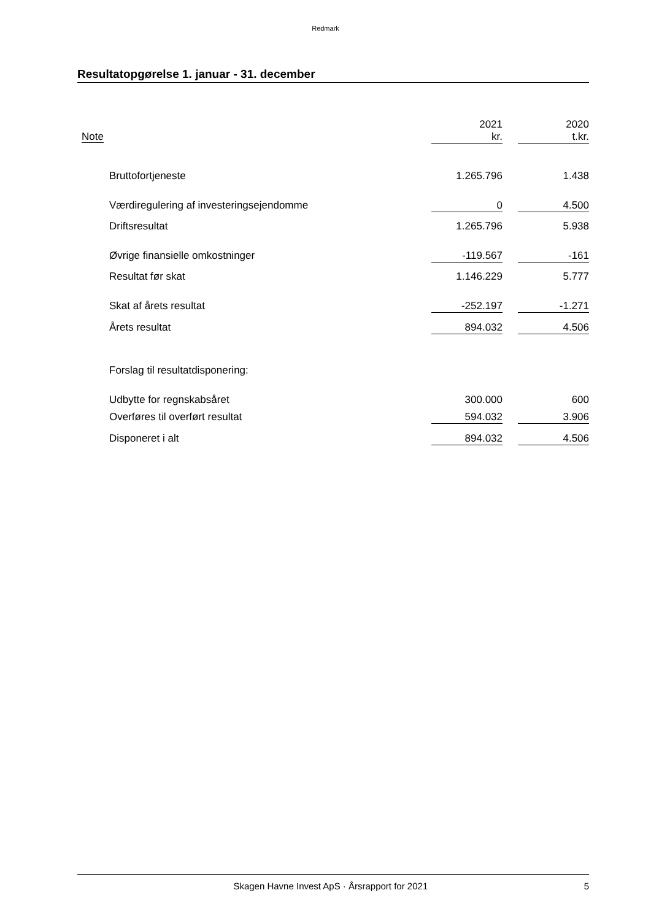Redmark
Resultatopgørelse 1. januar - 31. december
| Note | | 2021 kr. | | 2020 t.kr. |
| --- | --- | --- | --- | --- |
| | Bruttofortjeneste | 1.265.796 | | 1.438 |
| | Værdiregulering af investeringsejendomme | 0 | | 4.500 |
| | Driftsresultat | 1.265.796 | | 5.938 |
| | Øvrige finansielle omkostninger | -119.567 | | -161 |
| | Resultat før skat | 1.146.229 | | 5.777 |
| | Skat af årets resultat | -252.197 | | -1.271 |
| | Årets resultat | 894.032 | | 4.506 |
| | Forslag til resultatdisponering: | | | |
| | Udbytte for regnskabsåret | 300.000 | | 600 |
| | Overføres til overført resultat | 594.032 | | 3.906 |
| | Disponeret i alt | 894.032 | | 4.506 |
Skagen Havne Invest ApS · Årsrapport for 2021 5